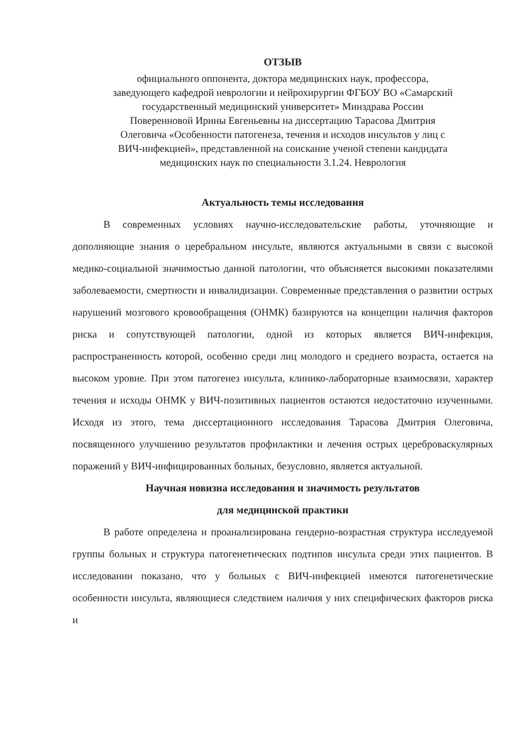ОТЗЫВ
официального оппонента, доктора медицинских наук, профессора,
заведующего кафедрой неврологии и нейрохирургии ФГБОУ ВО «Самарский
государственный медицинский университет» Минздрава России
Поверенновой Ирины Евгеньевны на диссертацию Тарасова Дмитрия
Олеговича «Особенности патогенеза, течения и исходов инсультов у лиц с
ВИЧ-инфекцией», представленной на соискание ученой степени кандидата
медицинских наук по специальности 3.1.24. Неврология
Актуальность темы исследования
В современных условиях научно-исследовательские работы, уточняющие и дополняющие знания о церебральном инсульте, являются актуальными в связи с высокой медико-социальной значимостью данной патологии, что объясняется высокими показателями заболеваемости, смертности и инвалидизации. Современные представления о развитии острых нарушений мозгового кровообращения (ОНМК) базируются на концепции наличия факторов риска и сопутствующей патологии, одной из которых является ВИЧ-инфекция, распространенность которой, особенно среди лиц молодого и среднего возраста, остается на высоком уровне. При этом патогенез инсульта, клинико-лабораторные взаимосвязи, характер течения и исходы ОНМК у ВИЧ-позитивных пациентов остаются недостаточно изученными. Исходя из этого, тема диссертационного исследования Тарасова Дмитрия Олеговича, посвященного улучшению результатов профилактики и лечения острых цереброваскулярных поражений у ВИЧ-инфицированных больных, безусловно, является актуальной.
Научная новизна исследования и значимость результатов
для медицинской практики
В работе определена и проанализирована гендерно-возрастная структура исследуемой группы больных и структура патогенетических подтипов инсульта среди этих пациентов. В исследовании показано, что у больных с ВИЧ-инфекцией имеются патогенетические особенности инсульта, являющиеся следствием наличия у них специфических факторов риска и